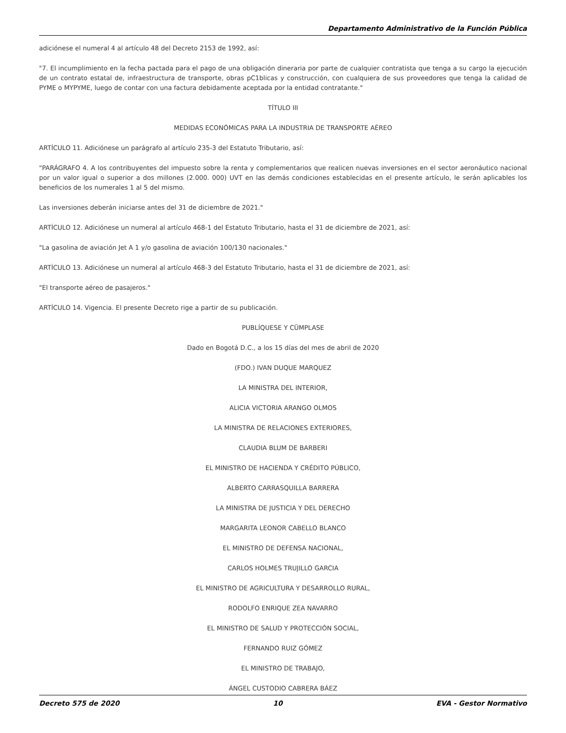Departamento Administrativo de la Función Pública
adiciónese el numeral 4 al artículo 48 del Decreto 2153 de 1992, así:
"7. El incumplimiento en la fecha pactada para el pago de una obligación dineraria por parte de cualquier contratista que tenga a su cargo la ejecución de un contrato estatal de, infraestructura de transporte, obras pC1blicas y construcción, con cualquiera de sus proveedores que tenga la calidad de PYME o MYPYME, luego de contar con una factura debidamente aceptada por la entidad contratante."
TÍTULO III
MEDIDAS ECONÓMICAS PARA LA INDUSTRIA DE TRANSPORTE AÉREO
ARTÍCULO 11. Adiciónese un parágrafo al artículo 235-3 del Estatuto Tributario, así:
"PARÁGRAFO 4. A los contribuyentes del impuesto sobre la renta y complementarios que realicen nuevas inversiones en el sector aeronáutico nacional por un valor igual o superior a dos millones (2.000. 000) UVT en las demás condiciones establecidas en el presente artículo, le serán aplicables los beneficios de los numerales 1 al 5 del mismo.
Las inversiones deberán iniciarse antes del 31 de diciembre de 2021."
ARTÍCULO 12. Adiciónese un numeral al artículo 468-1 del Estatuto Tributario, hasta el 31 de diciembre de 2021, así:
"La gasolina de aviación Jet A 1 y/o gasolina de aviación 100/130 nacionales."
ARTÍCULO 13. Adiciónese un numeral al artículo 468-3 del Estatuto Tributario, hasta el 31 de diciembre de 2021, así:
"El transporte aéreo de pasajeros."
ARTÍCULO 14. Vigencia. El presente Decreto rige a partir de su publicación.
PUBLÍQUESE Y CÜMPLASE
Dado en Bogotá D.C., a los 15 días del mes de abril de 2020
(FDO.) IVAN DUQUE MARQUEZ
LA MINISTRA DEL INTERIOR,
ALICIA VICTORIA ARANGO OLMOS
LA MINISTRA DE RELACIONES EXTERIORES,
CLAUDIA BLUM DE BARBERI
EL MINISTRO DE HACIENDA Y CRÉDITO PÚBLICO,
ALBERTO CARRASQUILLA BARRERA
LA MINISTRA DE JUSTICIA Y DEL DERECHO
MARGARITA LEONOR CABELLO BLANCO
EL MINISTRO DE DEFENSA NACIONAL,
CARLOS HOLMES TRUJILLO GARCIA
EL MINISTRO DE AGRICULTURA Y DESARROLLO RURAL,
RODOLFO ENRIQUE ZEA NAVARRO
EL MINISTRO DE SALUD Y PROTECCIÓN SOCIAL,
FERNANDO RUIZ GÓMEZ
EL MINISTRO DE TRABAJO,
ÁNGEL CUSTODIO CABRERA BÁEZ
Decreto 575 de 2020 10 EVA - Gestor Normativo